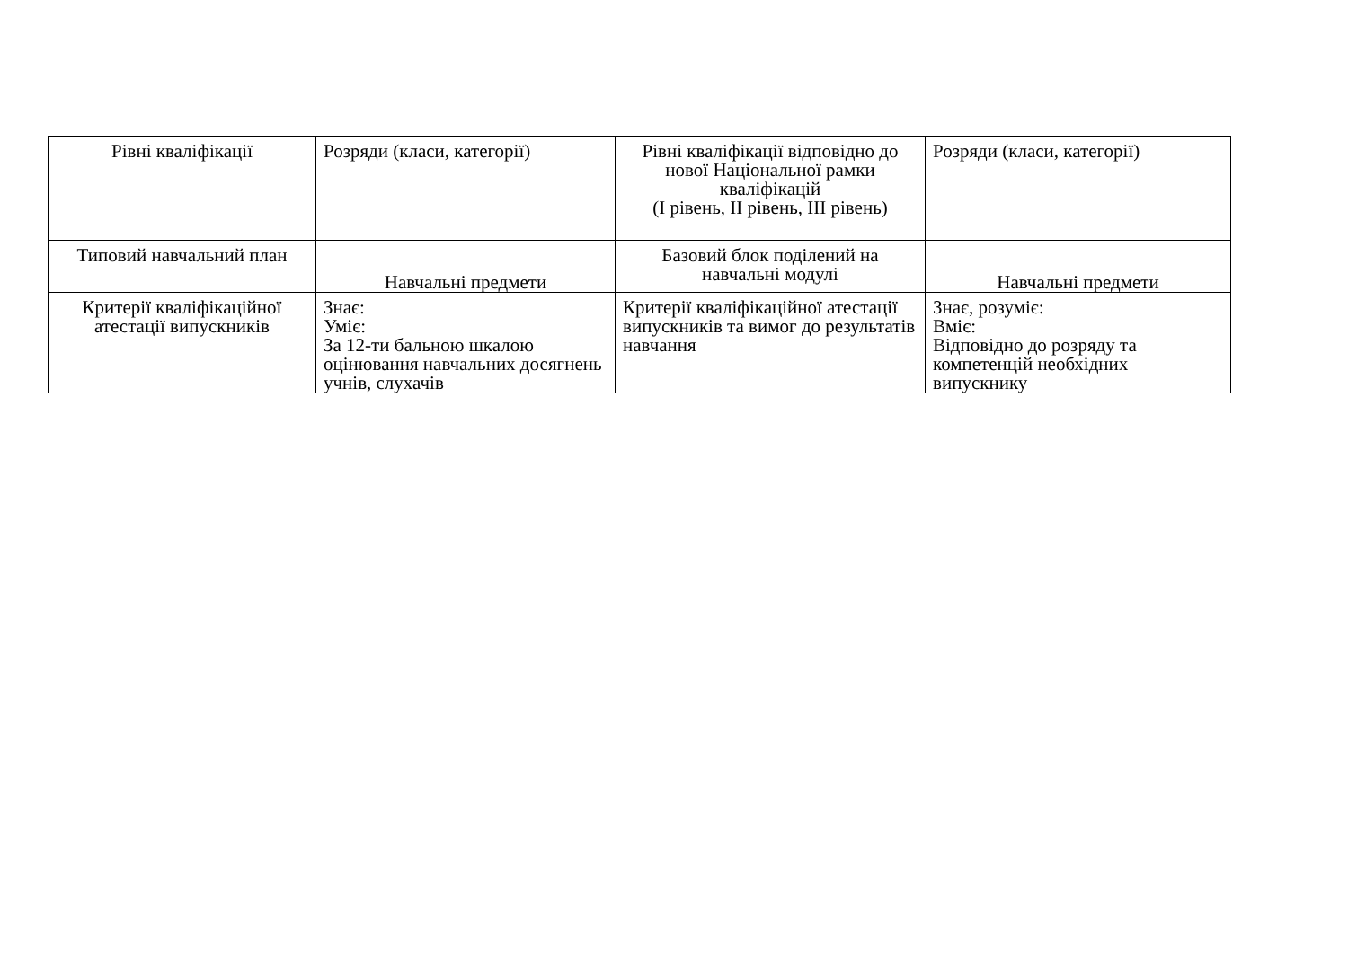| Рівні кваліфікації | Розряди (класи, категорії) | Рівні кваліфікації відповідно до нової Національної рамки кваліфікацій (I рівень, II рівень, III рівень) | Розряди (класи, категорії) |
| Типовий навчальний план | Навчальні предмети | Базовий блок поділений на навчальні модулі | Навчальні предмети |
| Критерії кваліфікаційної атестації випускників | Знає: Уміє: За 12-ти бальною шкалою оцінювання навчальних досягнень учнів, слухачів | Критерії кваліфікаційної атестації випускників та вимог до результатів навчання | Знає, розуміє: Вміє: Відповідно до розряду та компетенцій необхідних випускнику |